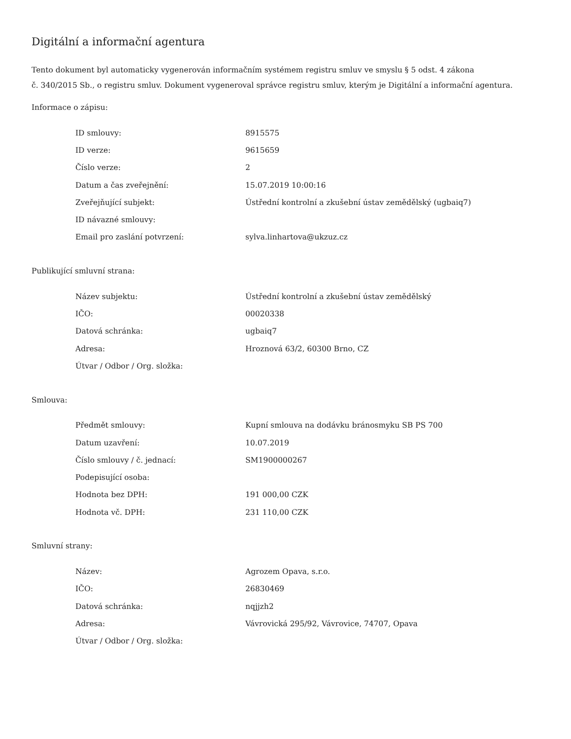Digitální a informační agentura
Tento dokument byl automaticky vygenerován informačním systémem registru smluv ve smyslu § 5 odst. 4 zákona
č. 340/2015 Sb., o registru smluv. Dokument vygeneroval správce registru smluv, kterým je Digitální a informační agentura.
Informace o zápisu:
| ID smlouvy: | 8915575 |
| ID verze: | 9615659 |
| Číslo verze: | 2 |
| Datum a čas zveřejnění: | 15.07.2019 10:00:16 |
| Zveřejňující subjekt: | Ústřední kontrolní a zkušební ústav zemědělský (ugbaiq7) |
| ID návazné smlouvy: | |
| Email pro zaslání potvrzení: | sylva.linhartova@ukzuz.cz |
Publikující smluvní strana:
| Název subjektu: | Ústřední kontrolní a zkušební ústav zemědělský |
| IČO: | 00020338 |
| Datová schránka: | ugbaiq7 |
| Adresa: | Hroznová 63/2, 60300 Brno, CZ |
| Útvar / Odbor / Org. složka: | |
Smlouva:
| Předmět smlouvy: | Kupní smlouva na dodávku bránosmyku SB PS 700 |
| Datum uzavření: | 10.07.2019 |
| Číslo smlouvy / č. jednací: | SM1900000267 |
| Podepisující osoba: | |
| Hodnota bez DPH: | 191 000,00 CZK |
| Hodnota vč. DPH: | 231 110,00 CZK |
Smluvní strany:
| Název: | Agrozem Opava, s.r.o. |
| IČO: | 26830469 |
| Datová schránka: | nqjjzh2 |
| Adresa: | Vávrovická 295/92, Vávrovice, 74707, Opava |
| Útvar / Odbor / Org. složka: | |